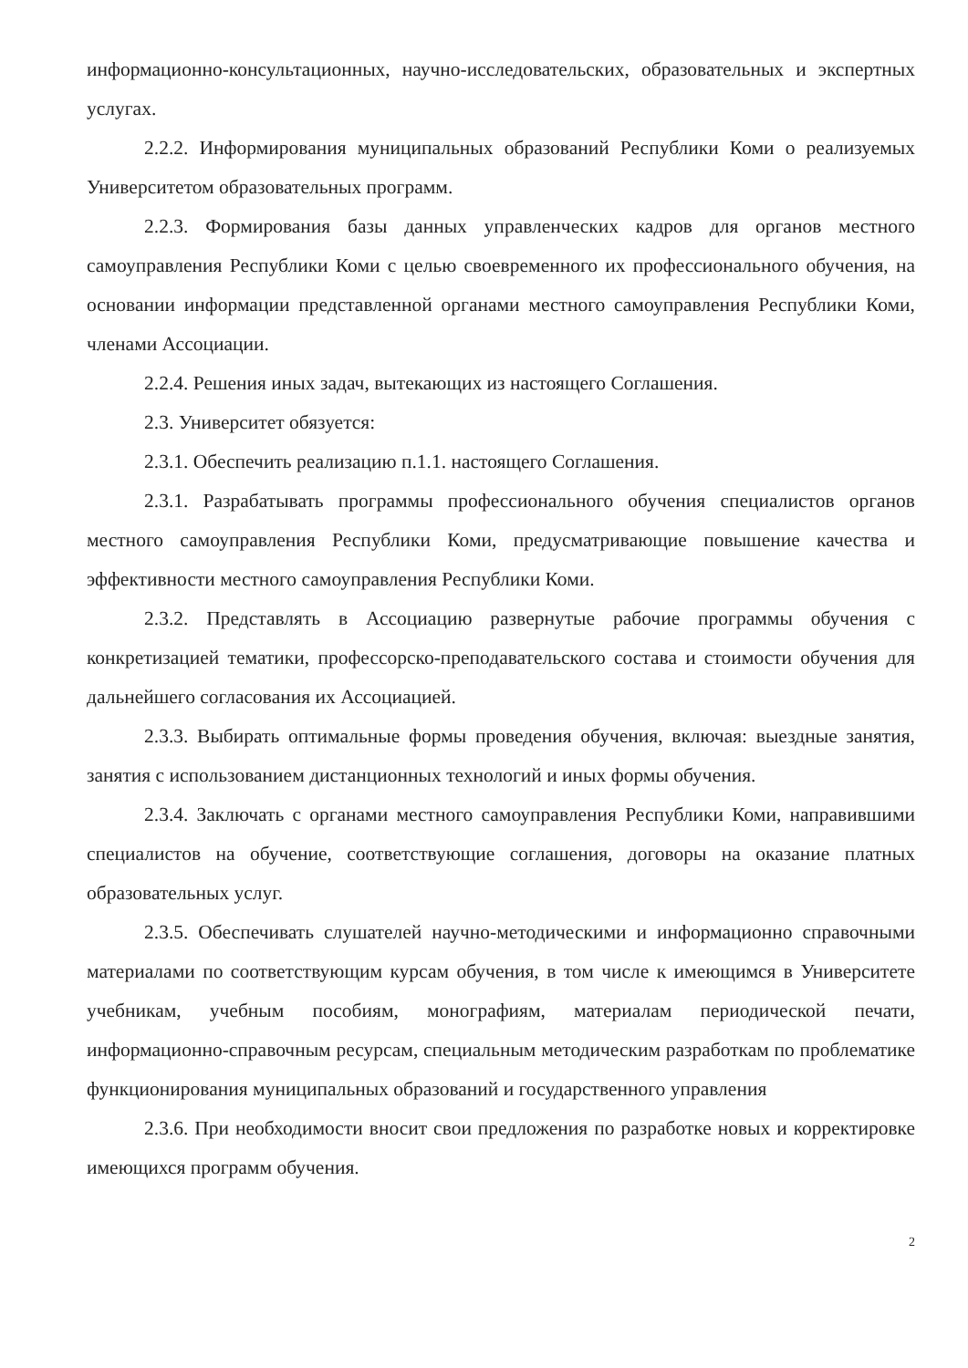информационно-консультационных, научно-исследовательских, образовательных и экспертных услугах.
2.2.2. Информирования муниципальных образований Республики Коми о реализуемых Университетом образовательных программ.
2.2.3. Формирования базы данных управленческих кадров для органов местного самоуправления Республики Коми с целью своевременного их профессионального обучения, на основании информации представленной органами местного самоуправления Республики Коми, членами Ассоциации.
2.2.4. Решения иных задач, вытекающих из настоящего Соглашения.
2.3. Университет обязуется:
2.3.1. Обеспечить реализацию п.1.1. настоящего Соглашения.
2.3.1. Разрабатывать программы профессионального обучения специалистов органов местного самоуправления Республики Коми, предусматривающие повышение качества и эффективности местного самоуправления Республики Коми.
2.3.2. Представлять в Ассоциацию развернутые рабочие программы обучения с конкретизацией тематики, профессорско-преподавательского состава и стоимости обучения для дальнейшего согласования их Ассоциацией.
2.3.3. Выбирать оптимальные формы проведения обучения, включая: выездные занятия, занятия с использованием дистанционных технологий и иных формы обучения.
2.3.4. Заключать с органами местного самоуправления Республики Коми, направившими специалистов на обучение, соответствующие соглашения, договоры на оказание платных образовательных услуг.
2.3.5. Обеспечивать слушателей научно-методическими и информационно справочными материалами по соответствующим курсам обучения, в том числе к имеющимся в Университете учебникам, учебным пособиям, монографиям, материалам периодической печати, информационно-справочным ресурсам, специальным методическим разработкам по проблематике функционирования муниципальных образований и государственного управления
2.3.6. При необходимости вносит свои предложения по разработке новых и корректировке имеющихся программ обучения.
2